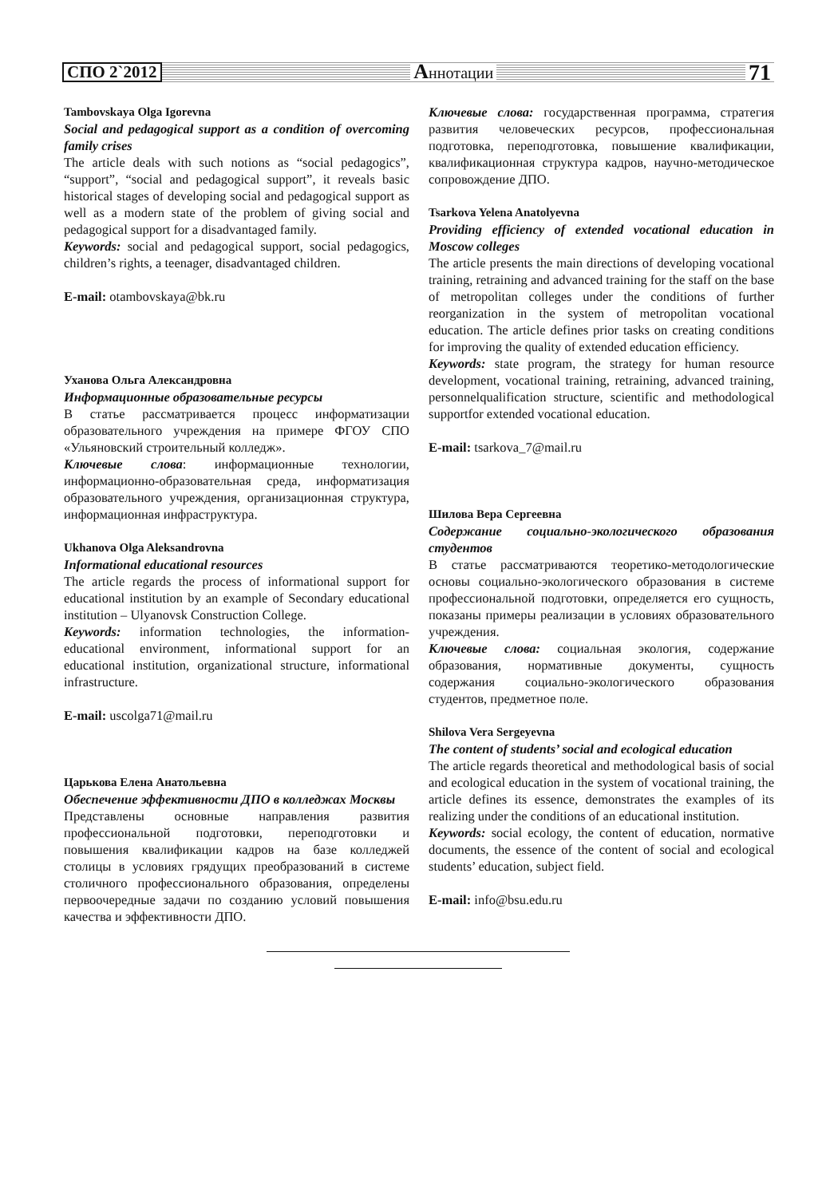СПО 2`2012 Аннотации 71
Tambovskaya Olga Igorevna
Social and pedagogical support as a condition of overcoming family crises
The article deals with such notions as “social pedagogics”, “support”, “social and pedagogical support”, it reveals basic historical stages of developing social and pedagogical support as well as a modern state of the problem of giving social and pedagogical support for a disadvantaged family.
Keywords: social and pedagogical support, social pedagogics, children’s rights, a teenager, disadvantaged children.
E-mail: otambovskaya@bk.ru
Уханова Ольга Александровна
Информационные образовательные ресурсы
В статье рассматривается процесс информатизации образовательного учреждения на примере ФГОУ СПО «Ульяновский строительный колледж».
Ключевые слова: информационные технологии, информационно-образовательная среда, информатизация образовательного учреждения, организационная структура, информационная инфраструктура.
Ukhanova Olga Aleksandrovna
Informational educational resources
The article regards the process of informational support for educational institution by an example of Secondary educational institution – Ulyanovsk Construction College.
Keywords: information technologies, the information-educational environment, informational support for an educational institution, organizational structure, informational infrastructure.
E-mail: uscolga71@mail.ru
Царькова Елена Анатольевна
Обеспечение эффективности ДПО в колледжах Москвы
Представлены основные направления развития профессиональной подготовки, переподготовки и повышения квалификации кадров на базе колледжей столицы в условиях грядущих преобразований в системе столичного профессионального образования, определены первоочередные задачи по созданию условий повышения качества и эффективности ДПО.
Ключевые слова: государственная программа, стратегия развития человеческих ресурсов, профессиональная подготовка, переподготовка, повышение квалификации, квалификационная структура кадров, научно-методическое сопровождение ДПО.
Tsarkova Yelena Anatolyevna
Providing efficiency of extended vocational education in Moscow colleges
The article presents the main directions of developing vocational training, retraining and advanced training for the staff on the base of metropolitan colleges under the conditions of further reorganization in the system of metropolitan vocational education. The article defines prior tasks on creating conditions for improving the quality of extended education efficiency.
Keywords: state program, the strategy for human resource development, vocational training, retraining, advanced training, personnelqualification structure, scientific and methodological supportfor extended vocational education.
E-mail: tsarkova_7@mail.ru
Шилова Вера Сергеевна
Содержание социально-экологического образования студентов
В статье рассматриваются теоретико-методологические основы социально-экологического образования в системе профессиональной подготовки, определяется его сущность, показаны примеры реализации в условиях образовательного учреждения.
Ключевые слова: социальная экология, содержание образования, нормативные документы, сущность содержания социально-экологического образования студентов, предметное поле.
Shilova Vera Sergeyevna
The content of students’ social and ecological education
The article regards theoretical and methodological basis of social and ecological education in the system of vocational training, the article defines its essence, demonstrates the examples of its realizing under the conditions of an educational institution.
Keywords: social ecology, the content of education, normative documents, the essence of the content of social and ecological students’ education, subject field.
E-mail: info@bsu.edu.ru